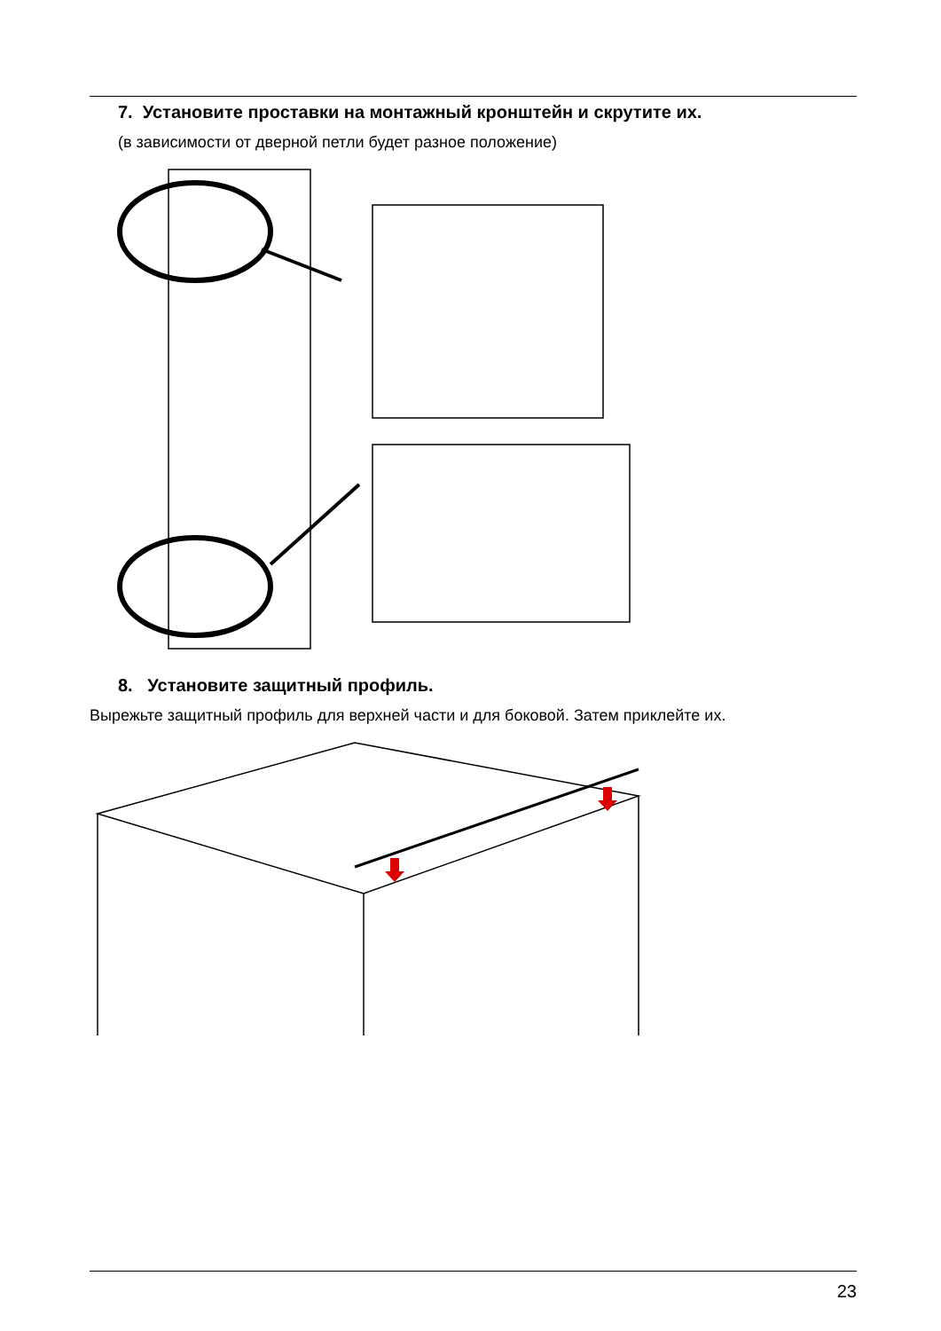7. Установите проставки на монтажный кронштейн и скрутите их.
(в зависимости от дверной петли будет разное положение)
8. Установите защитный профиль.
Вырежьте защитный профиль для верхней части и для боковой. Затем приклейте их.
23